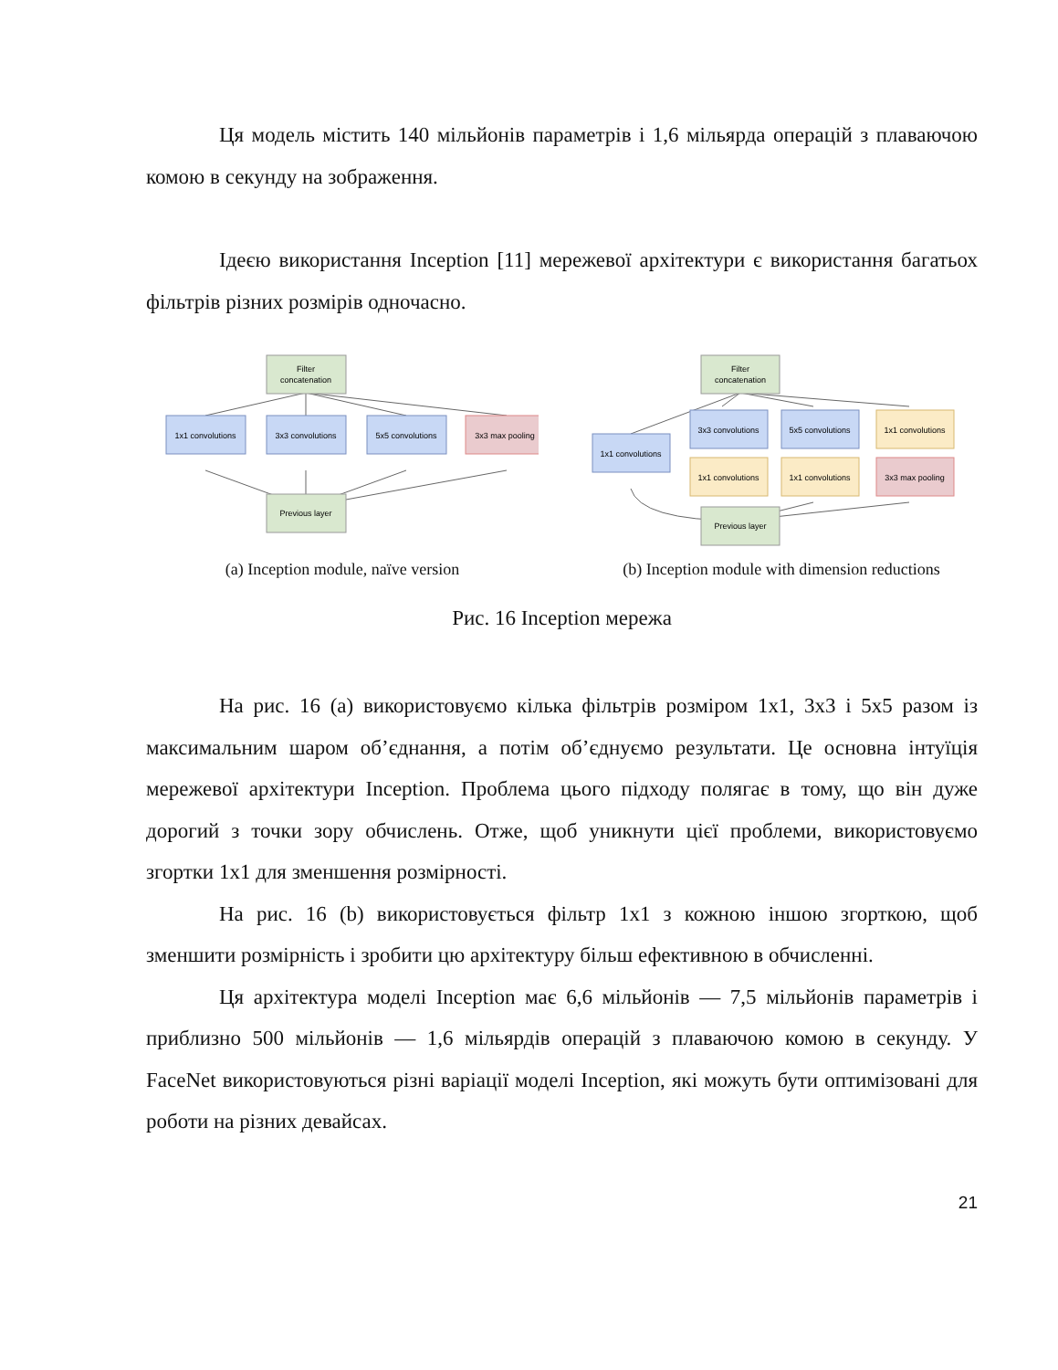Ця модель містить 140 мільйонів параметрів і 1,6 мільярда операцій з плаваючою комою в секунду на зображення.
Ідеєю використання Inception [11] мережевої архітектури є використання багатьох фільтрів різних розмірів одночасно.
Filter
concatenation
1x1 convolutions
3x3 convolutions
5x5 convolutions
3x3 max pooling
Previous layer
(a) Inception module, naïve version
Filter
concatenation
1x1 convolutions
3x3 convolutions
5x5 convolutions
1x1 convolutions
1x1 convolutions
1x1 convolutions
3x3 max pooling
Previous layer
(b) Inception module with dimension reductions
Рис. 16 Inception мережа
На рис. 16 (a) використовуємо кілька фільтрів розміром 1x1, 3x3 і 5x5 разом із максимальним шаром об’єднання, а потім об’єднуємо результати. Це основна інтуїція мережевої архітектури Inception. Проблема цього підходу полягає в тому, що він дуже дорогий з точки зору обчислень. Отже, щоб уникнути цієї проблеми, використовуємо згортки 1x1 для зменшення розмірності.
На рис. 16 (b) використовується фільтр 1x1 з кожною іншою згорткою, щоб зменшити розмірність і зробити цю архітектуру більш ефективною в обчисленні.
Ця архітектура моделі Inception має 6,6 мільйонів — 7,5 мільйонів параметрів і приблизно 500 мільйонів — 1,6 мільярдів операцій з плаваючою комою в секунду. У FaceNet використовуються різні варіації моделі Inception, які можуть бути оптимізовані для роботи на різних девайсах.
21